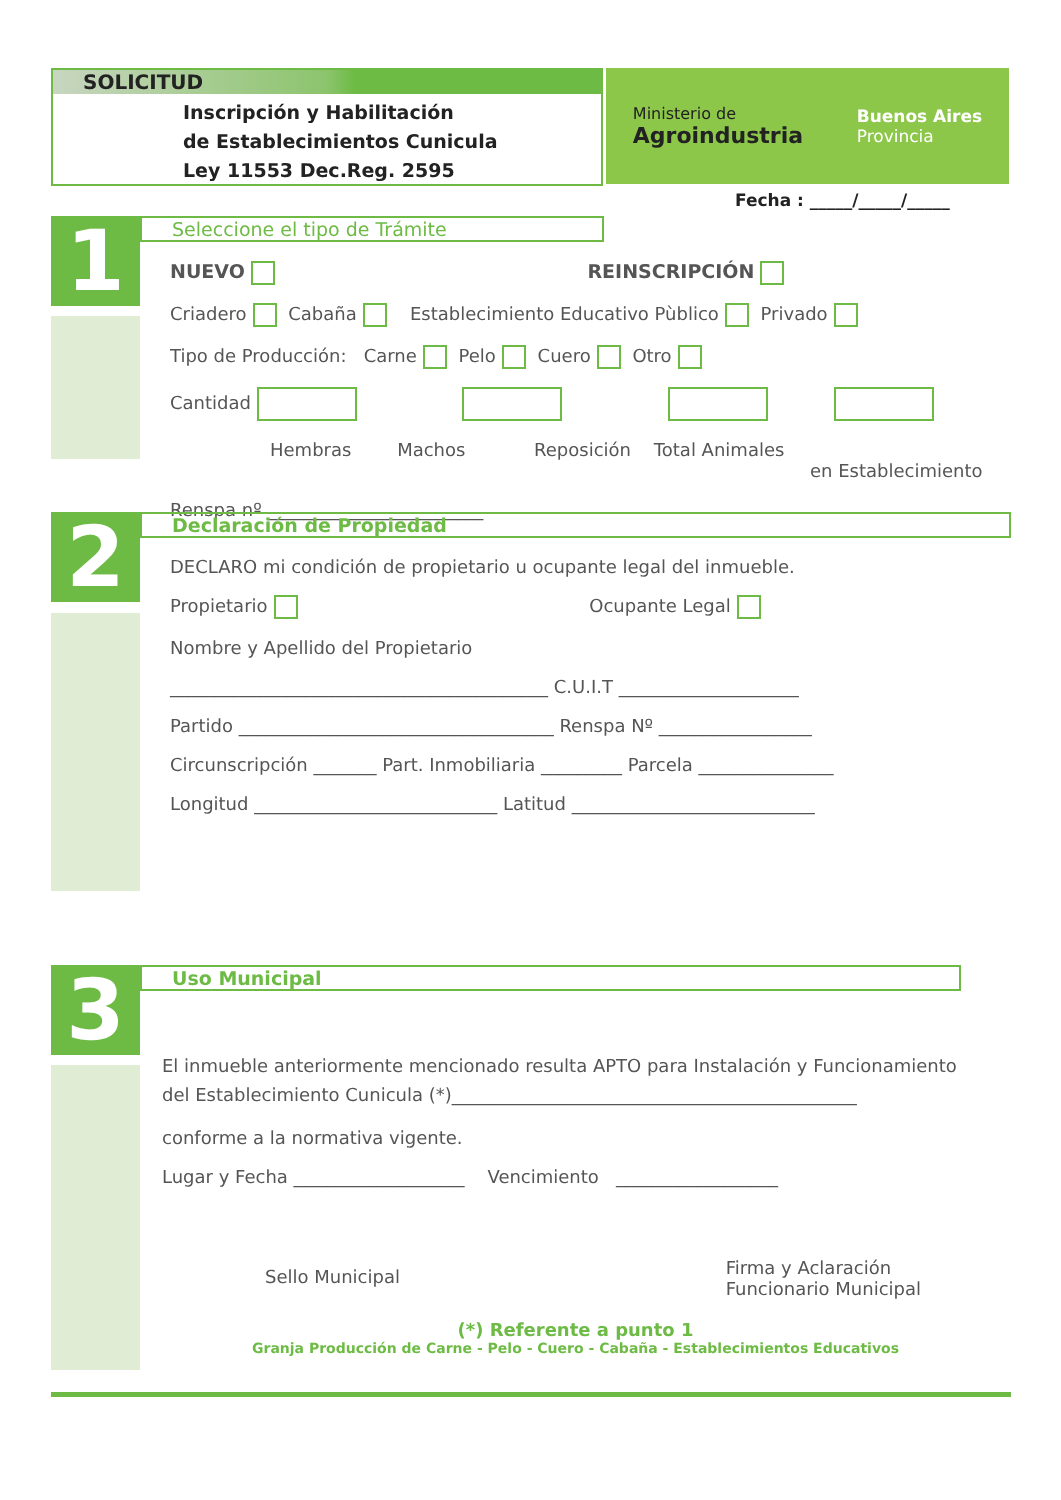SOLICITUD
Inscripción y Habilitación
de Establecimientos Cunicula
Ley 11553 Dec.Reg. 2595
Ministerio de
Agroindustria
Buenos Aires
Provincia
Fecha : _____/_____/_____
1
Seleccione el tipo de Trámite
NUEVO REINSCRIPCIÓN
Criadero Cabaña Establecimiento Educativo Pùblico Privado
Tipo de Producción: Carne Pelo Cuero Otro
Cantidad
Hembras Machos Reposición Total Animales
en Establecimiento
Renspa nº ________________________
2
Declaración de Propiedad
DECLARO mi condición de propietario u ocupante legal del inmueble.
Propietario Ocupante Legal
Nombre y Apellido del Propietario
__________________________________________ C.U.I.T ____________________
Partido ___________________________________ Renspa Nº _________________
Circunscripción _______ Part. Inmobiliaria _________ Parcela _______________
Longitud ___________________________ Latitud ___________________________
3
Uso Municipal
El inmueble anteriormente mencionado resulta APTO para Instalación y Funcionamiento
del Establecimiento Cunicula (*)_____________________________________________
conforme a la normativa vigente.
Lugar y Fecha ___________________ Vencimiento __________________
Sello Municipal Firma y Aclaración
Funcionario Municipal
(*) Referente a punto 1
Granja Producción de Carne - Pelo - Cuero - Cabaña - Establecimientos Educativos